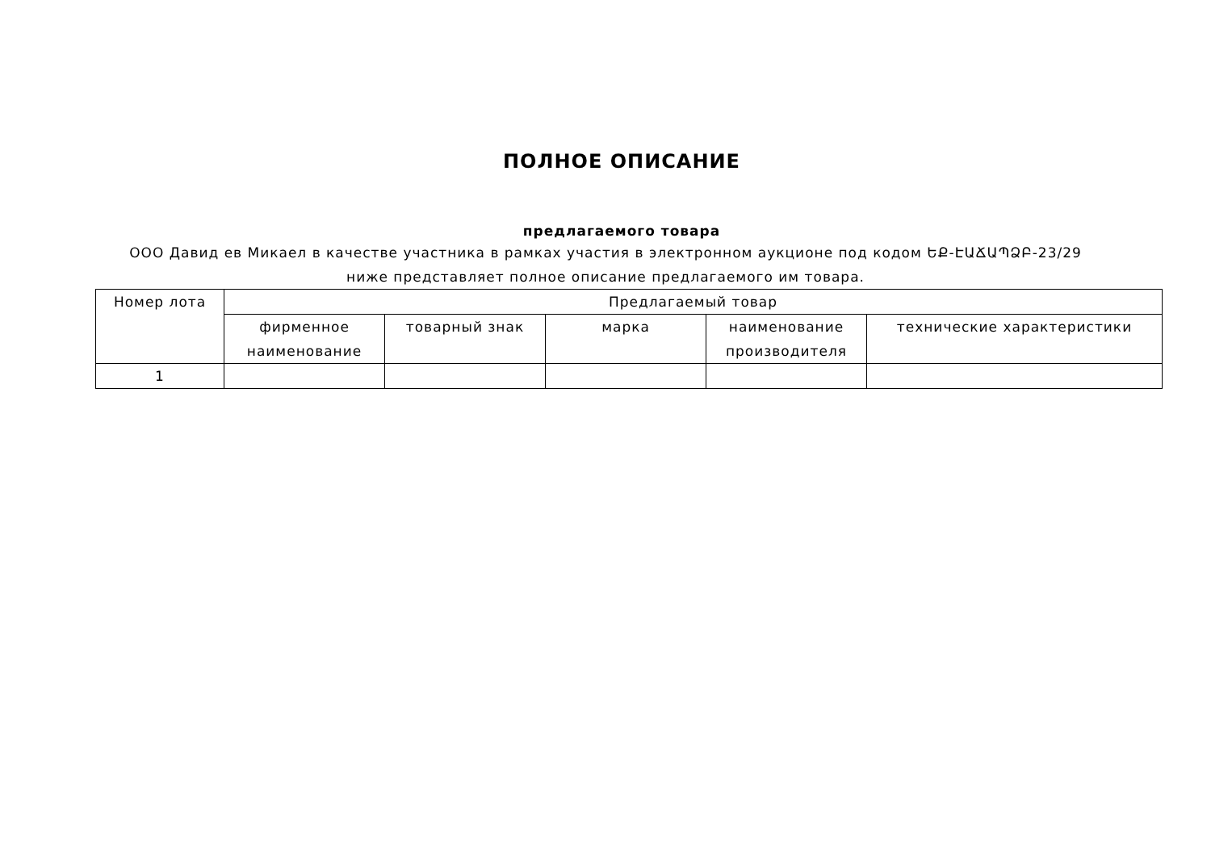ПОЛНОЕ ОПИСАНИЕ
предлагаемого товара
ООО Давид ев Микаел в качестве участника в рамках участия в электронном аукционе под кодом ԵՔ-ԷԱՃԱՊՁԲ-23/29 ниже представляет полное описание предлагаемого им товара.
| Номер лота | Предлагаемый товар | | | | |
| --- | --- | --- | --- | --- | --- |
| | фирменное наименование | товарный знак | марка | наименование производителя | технические характеристики |
| 1 | | | | | |